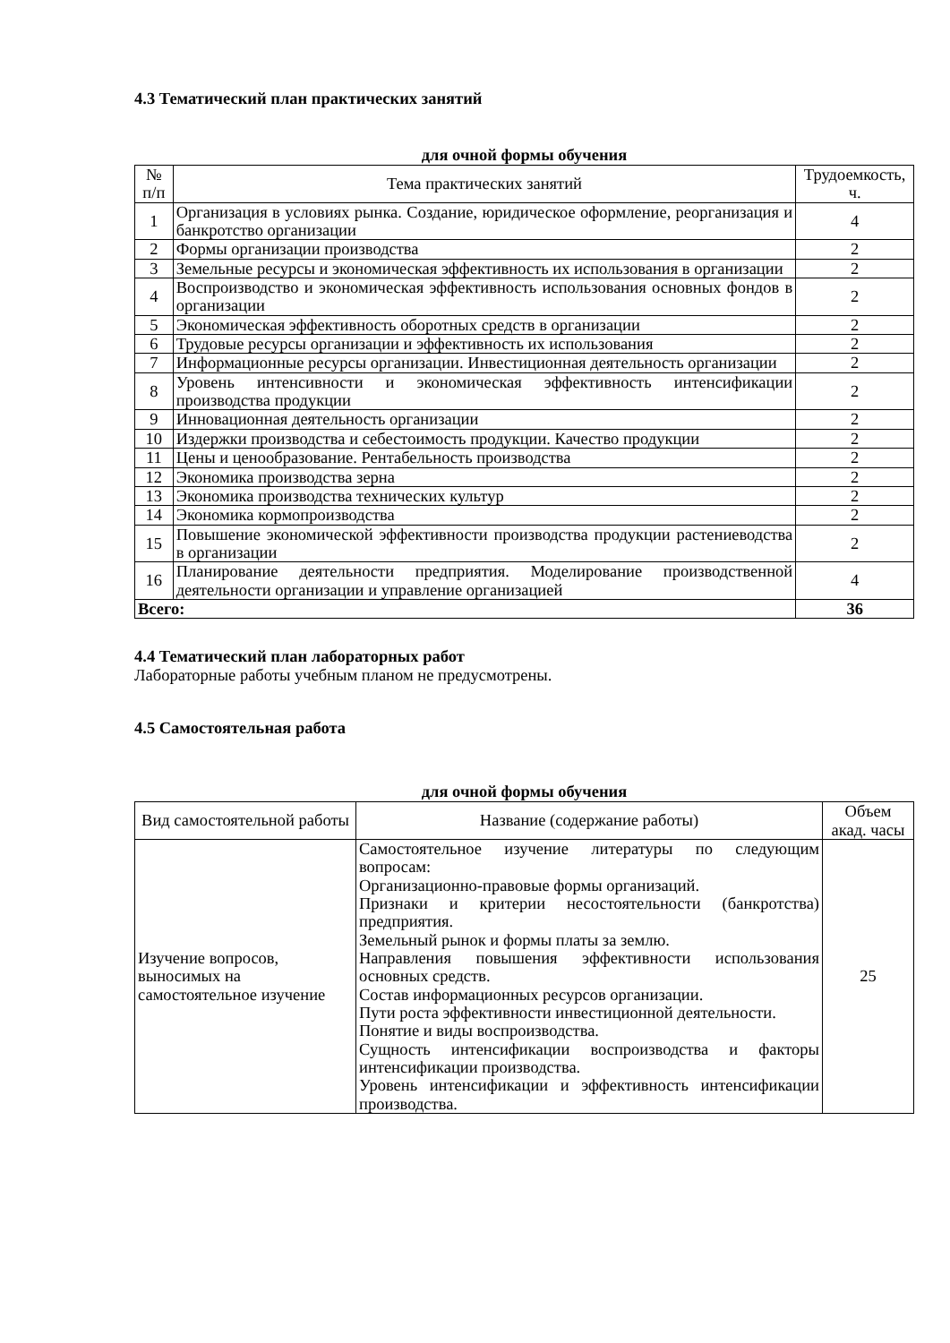4.3 Тематический план практических занятий
для очной формы обучения
| № п/п | Тема практических занятий | Трудоемкость, ч. |
| --- | --- | --- |
| 1 | Организация в условиях рынка. Создание, юридическое оформление, реорганизация и банкротство организации | 4 |
| 2 | Формы организации производства | 2 |
| 3 | Земельные ресурсы и экономическая эффективность их использования в организации | 2 |
| 4 | Воспроизводство и экономическая эффективность использования основных фондов в организации | 2 |
| 5 | Экономическая эффективность оборотных средств в организации | 2 |
| 6 | Трудовые ресурсы организации и эффективность их использования | 2 |
| 7 | Информационные ресурсы организации. Инвестиционная деятельность организации | 2 |
| 8 | Уровень интенсивности и экономическая эффективность интенсификации производства продукции | 2 |
| 9 | Инновационная деятельность организации | 2 |
| 10 | Издержки производства и себестоимость продукции. Качество продукции | 2 |
| 11 | Цены и ценообразование. Рентабельность производства | 2 |
| 12 | Экономика производства зерна | 2 |
| 13 | Экономика производства технических культур | 2 |
| 14 | Экономика кормопроизводства | 2 |
| 15 | Повышение экономической эффективности производства продукции растениеводства в организации | 2 |
| 16 | Планирование деятельности предприятия. Моделирование производственной деятельности организации и управление организацией | 4 |
| Всего: | | 36 |
4.4 Тематический план лабораторных работ
Лабораторные работы учебным планом не предусмотрены.
4.5 Самостоятельная работа
для очной формы обучения
| Вид самостоятельной работы | Название (содержание работы) | Объем акад. часы |
| --- | --- | --- |
| Изучение вопросов, выносимых на самостоятельное изучение | Самостоятельное изучение литературы по следующим вопросам: Организационно-правовые формы организаций. Признаки и критерии несостоятельности (банкротства) предприятия. Земельный рынок и формы платы за землю. Направления повышения эффективности использования основных средств. Состав информационных ресурсов организации. Пути роста эффективности инвестиционной деятельности. Понятие и виды воспроизводства. Сущность интенсификации воспроизводства и факторы интенсификации производства. Уровень интенсификации и эффективность интенсификации производства. | 25 |